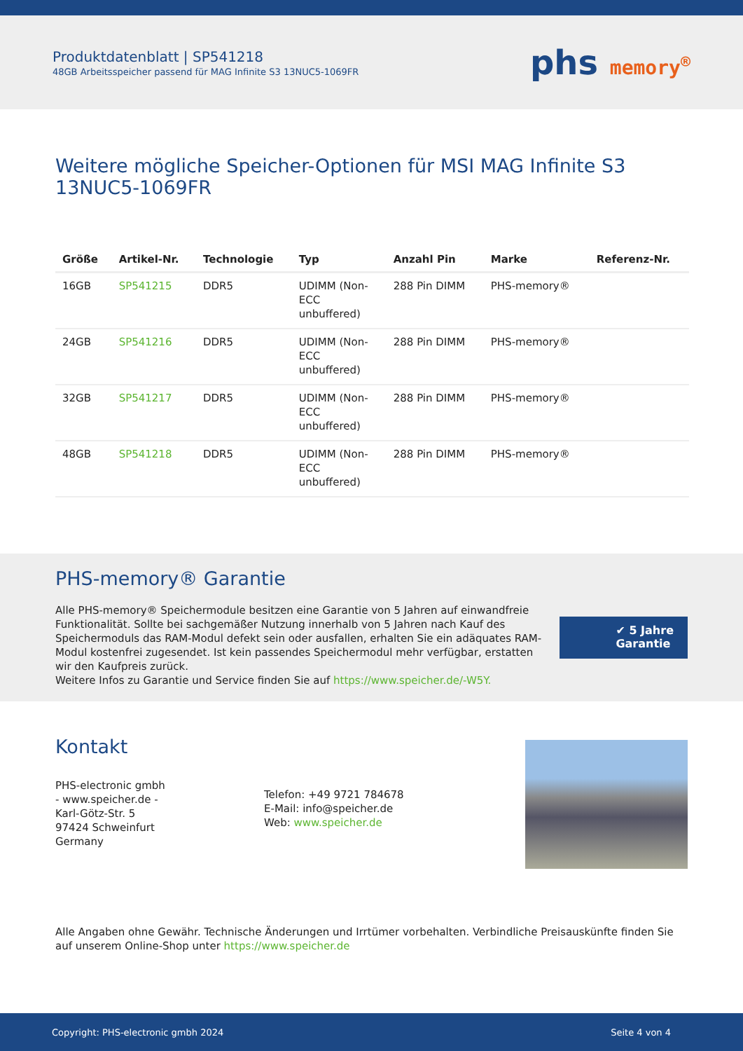Produktdatenblatt | SP541218
48GB Arbeitsspeicher passend für MAG Infinite S3 13NUC5-1069FR
phs memory<sup>®</sup>
Weitere mögliche Speicher-Optionen für MSI MAG Infinite S3 13NUC5-1069FR
| Größe | Artikel-Nr. | Technologie | Typ | Anzahl Pin | Marke | Referenz-Nr. |
| --- | --- | --- | --- | --- | --- | --- |
| 16GB | SP541215 | DDR5 | UDIMM (Non- ECC unbuffered) | 288 Pin DIMM | PHS-memory® | |
| 24GB | SP541216 | DDR5 | UDIMM (Non- ECC unbuffered) | 288 Pin DIMM | PHS-memory® | |
| 32GB | SP541217 | DDR5 | UDIMM (Non- ECC unbuffered) | 288 Pin DIMM | PHS-memory® | |
| 48GB | SP541218 | DDR5 | UDIMM (Non- ECC unbuffered) | 288 Pin DIMM | PHS-memory® | |
PHS-memory® Garantie
Alle PHS-memory® Speichermodule besitzen eine Garantie von 5 Jahren auf einwandfreie Funktionalität. Sollte bei sachgemäßer Nutzung innerhalb von 5 Jahren nach Kauf des Speichermoduls das RAM-Modul defekt sein oder ausfallen, erhalten Sie ein adäquates RAM-Modul kostenfrei zugesendet. Ist kein passendes Speichermodul mehr verfügbar, erstatten wir den Kaufpreis zurück.
Weitere Infos zu Garantie und Service finden Sie auf https://www.speicher.de/-W5Y.
✔ 5 Jahre
Garantie
Kontakt
PHS-electronic gmbh
- www.speicher.de -
Karl-Götz-Str. 5
97424 Schweinfurt
Germany
Telefon: +49 9721 784678
E-Mail: info@speicher.de
Web: www.speicher.de
Alle Angaben ohne Gewähr. Technische Änderungen und Irrtümer vorbehalten. Verbindliche Preisauskünfte finden Sie auf unserem Online-Shop unter https://www.speicher.de
Copyright: PHS-electronic gmbh 2024 Seite 4 von 4